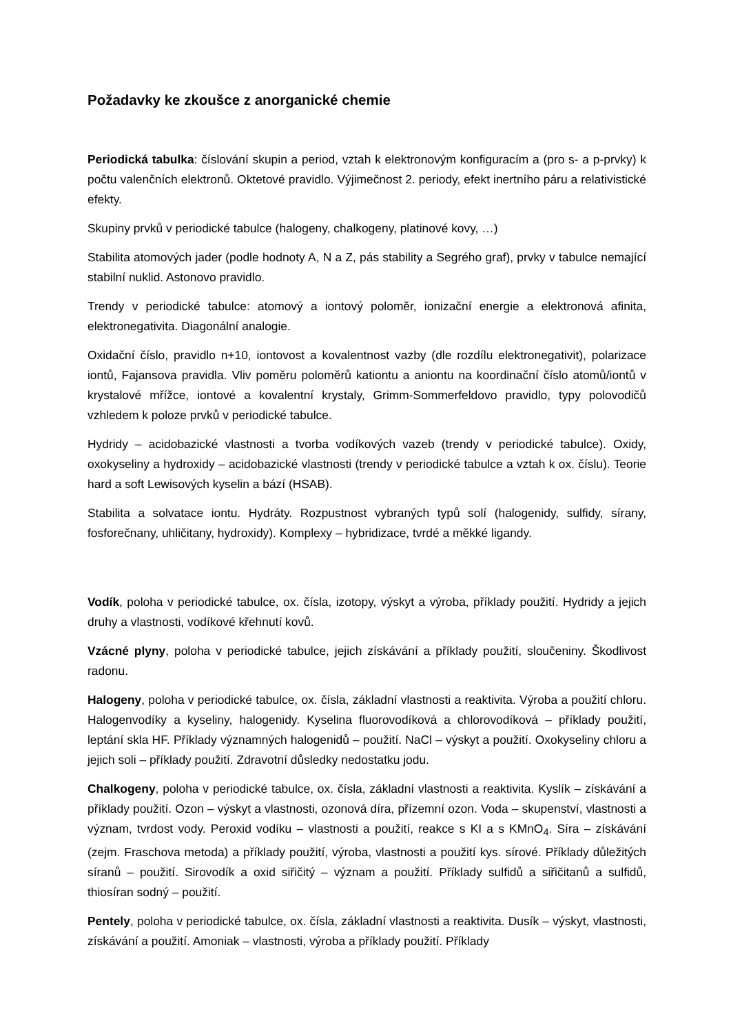Požadavky ke zkoušce z anorganické chemie
Periodická tabulka: číslování skupin a period, vztah k elektronovým konfiguracím a (pro s- a p-prvky) k počtu valenčních elektronů. Oktetové pravidlo. Výjimečnost 2. periody, efekt inertního páru a relativistické efekty.
Skupiny prvků v periodické tabulce (halogeny, chalkogeny, platinové kovy, …)
Stabilita atomových jader (podle hodnoty A, N a Z, pás stability a Segrého graf), prvky v tabulce nemající stabilní nuklid. Astonovo pravidlo.
Trendy v periodické tabulce: atomový a iontový poloměr, ionizační energie a elektronová afinita, elektronegativita. Diagonální analogie.
Oxidační číslo, pravidlo n+10, iontovost a kovalentnost vazby (dle rozdílu elektronegativit), polarizace iontů, Fajansova pravidla. Vliv poměru poloměrů kationtu a aniontu na koordinační číslo atomů/iontů v krystalové mřížce, iontové a kovalentní krystaly, Grimm-Sommerfeldovo pravidlo, typy polovodičů vzhledem k poloze prvků v periodické tabulce.
Hydridy – acidobazické vlastnosti a tvorba vodíkových vazeb (trendy v periodické tabulce). Oxidy, oxokyseliny a hydroxidy – acidobazické vlastnosti (trendy v periodické tabulce a vztah k ox. číslu). Teorie hard a soft Lewisových kyselin a bází (HSAB).
Stabilita a solvatace iontu. Hydráty. Rozpustnost vybraných typů solí (halogenidy, sulfidy, sírany, fosforečnany, uhličitany, hydroxidy). Komplexy – hybridizace, tvrdé a měkké ligandy.
Vodík, poloha v periodické tabulce, ox. čísla, izotopy, výskyt a výroba, příklady použití. Hydridy a jejich druhy a vlastnosti, vodíkové křehnutí kovů.
Vzácné plyny, poloha v periodické tabulce, jejich získávání a příklady použití, sloučeniny. Škodlivost radonu.
Halogeny, poloha v periodické tabulce, ox. čísla, základní vlastnosti a reaktivita. Výroba a použití chloru. Halogenvodíky a kyseliny, halogenidy. Kyselina fluorovodíková a chlorovodíková – příklady použití, leptání skla HF. Příklady významných halogenidů – použití. NaCl – výskyt a použití. Oxokyseliny chloru a jejich soli – příklady použití. Zdravotní důsledky nedostatku jodu.
Chalkogeny, poloha v periodické tabulce, ox. čísla, základní vlastnosti a reaktivita. Kyslík – získávání a příklady použití. Ozon – výskyt a vlastnosti, ozonová díra, přízemní ozon. Voda – skupenství, vlastnosti a význam, tvrdost vody. Peroxid vodíku – vlastnosti a použití, reakce s KI a s KMnO<sub>4</sub>. Síra – získávání (zejm. Fraschova metoda) a příklady použití, výroba, vlastnosti a použití kys. sírové. Příklady důležitých síranů – použití. Sirovodík a oxid siřičitý – význam a použití. Příklady sulfidů a siřičitanů a sulfidů, thiosíran sodný – použití.
Pentely, poloha v periodické tabulce, ox. čísla, základní vlastnosti a reaktivita. Dusík – výskyt, vlastnosti, získávání a použití. Amoniak – vlastnosti, výroba a příklady použití. Příklady